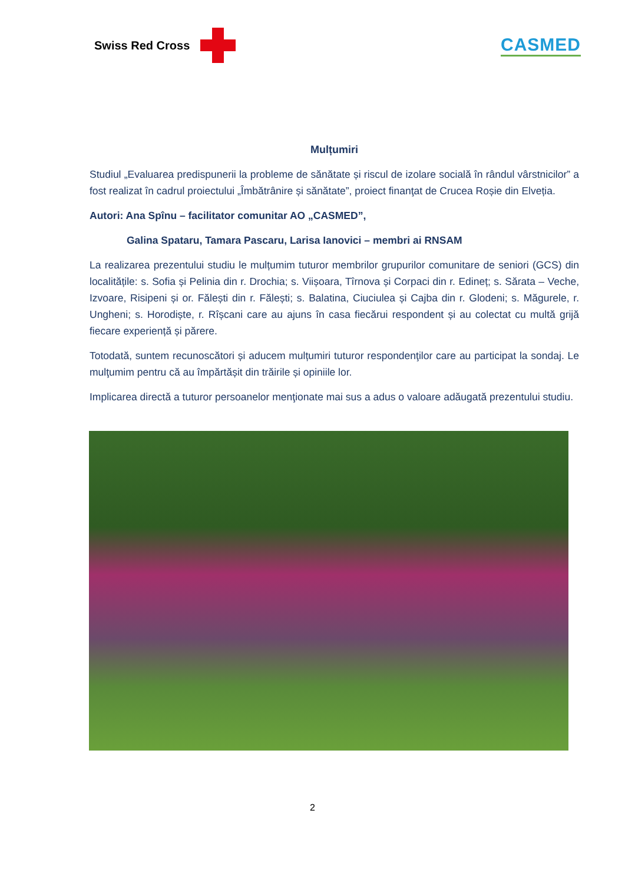Swiss Red Cross
CASMED
Mulțumiri
Studiul „Evaluarea predispunerii la probleme de sănătate și riscul de izolare socială în rândul vârstnicilor” a fost realizat în cadrul proiectului „Îmbătrânire și sănătate”, proiect finanţat de Crucea Roșie din Elveția.
Autori: Ana Spînu – facilitator comunitar AO „CASMED”,
Galina Spataru, Tamara Pascaru, Larisa Ianovici – membri ai RNSAM
La realizarea prezentului studiu le mulțumim tuturor membrilor grupurilor comunitare de seniori (GCS) din localitățile: s. Sofia și Pelinia din r. Drochia; s. Viișoara, Tîrnova și Corpaci din r. Edineț; s. Sărata – Veche, Izvoare, Risipeni și or. Fălești din r. Fălești; s. Balatina, Ciuciulea și Cajba din r. Glodeni; s. Măgurele, r. Ungheni; s. Horodiște, r. Rîșcani care au ajuns în casa fiecărui respondent și au colectat cu multă grijă fiecare experiență și părere.
Totodată, suntem recunoscători și aducem mulțumiri tuturor respondenţilor care au participat la sondaj. Le mulţumim pentru că au împărtășit din trăirile și opiniile lor.
Implicarea directă a tuturor persoanelor menţionate mai sus a adus o valoare adăugată prezentului studiu.
2